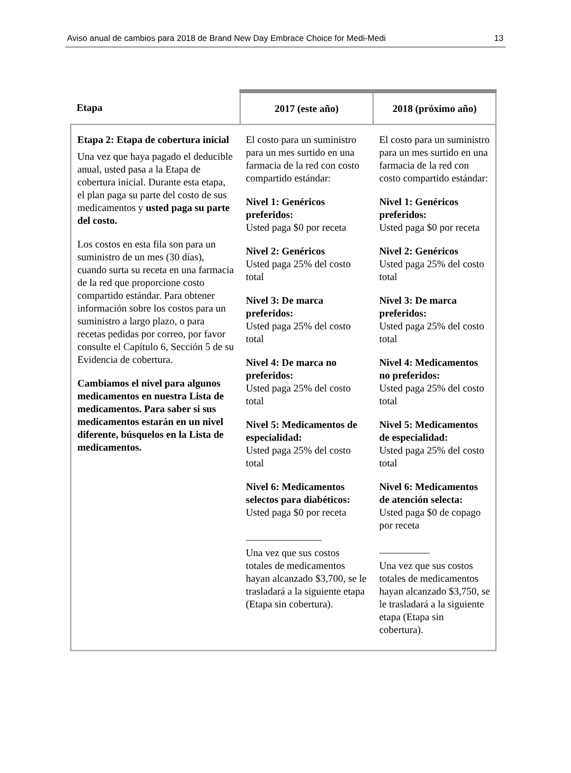Aviso anual de cambios para 2018 de Brand New Day Embrace Choice for Medi-Medi 13
| Etapa | 2017 (este año) | 2018 (próximo año) |
| --- | --- | --- |
| Etapa 2: Etapa de cobertura inicial Una vez que haya pagado el deducible anual, usted pasa a la Etapa de cobertura inicial. Durante esta etapa, el plan paga su parte del costo de sus medicamentos y usted paga su parte del costo. Los costos en esta fila son para un suministro de un mes (30 días), cuando surta su receta en una farmacia de la red que proporcione costo compartido estándar. Para obtener información sobre los costos para un suministro a largo plazo, o para recetas pedidas por correo, por favor consulte el Capítulo 6, Sección 5 de su Evidencia de cobertura. Cambiamos el nivel para algunos medicamentos en nuestra Lista de medicamentos. Para saber si sus medicamentos estarán en un nivel diferente, búsquelos en la Lista de medicamentos. | El costo para un suministro para un mes surtido en una farmacia de la red con costo compartido estándar: Nivel 1: Genéricos preferidos: Usted paga $0 por receta Nivel 2: Genéricos Usted paga 25% del costo total Nivel 3: De marca preferidos: Usted paga 25% del costo total Nivel 4: De marca no preferidos: Usted paga 25% del costo total Nivel 5: Medicamentos de especialidad: Usted paga 25% del costo total Nivel 6: Medicamentos selectos para diabéticos: Usted paga $0 por receta _______________ Una vez que sus costos totales de medicamentos hayan alcanzado $3,700, se le trasladará a la siguiente etapa (Etapa sin cobertura). | El costo para un suministro para un mes surtido en una farmacia de la red con costo compartido estándar: Nivel 1: Genéricos preferidos: Usted paga $0 por receta Nivel 2: Genéricos Usted paga 25% del costo total Nivel 3: De marca preferidos: Usted paga 25% del costo total Nivel 4: Medicamentos no preferidos: Usted paga 25% del costo total Nivel 5: Medicamentos de especialidad: Usted paga 25% del costo total Nivel 6: Medicamentos de atención selecta: Usted paga $0 de copago por receta __________ Una vez que sus costos totales de medicamentos hayan alcanzado $3,750, se le trasladará a la siguiente etapa (Etapa sin cobertura). |